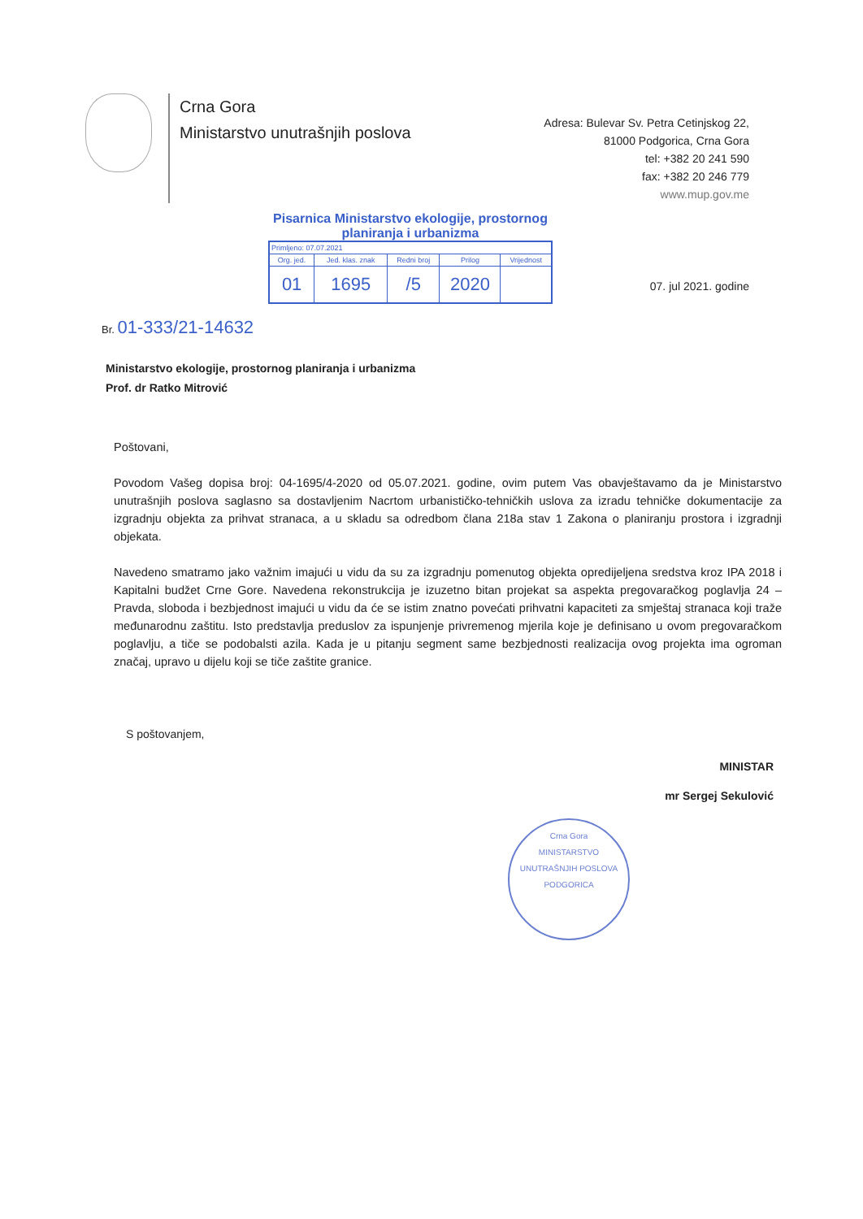Crna Gora
Ministarstvo unutrašnjih poslova
Adresa: Bulevar Sv. Petra Cetinjskog 22,
81000 Podgorica, Crna Gora
tel: +382 20 241 590
fax: +382 20 246 779
www.mup.gov.me
Pisarnica Ministarstvo ekologije, prostornog planiranja i urbanizma
| Primljeno: 07.07.2021 | | | | |
| Org. jed. | Jed. klas. znak | Redni broj | Prilog | Vrijednost |
| 01 | 1695 | /5 | 2020 | |
07. jul 2021. godine
Br. 01-333/21-14632
Ministarstvo ekologije, prostornog planiranja i urbanizma
Prof. dr Ratko Mitrović
Poštovani,
Povodom Vašeg dopisa broj: 04-1695/4-2020 od 05.07.2021. godine, ovim putem Vas obavještavamo da je Ministarstvo unutrašnjih poslova saglasno sa dostavljenim Nacrtom urbanističko-tehničkih uslova za izradu tehničke dokumentacije za izgradnju objekta za prihvat stranaca, a u skladu sa odredbom člana 218a stav 1 Zakona o planiranju prostora i izgradnji objekata.
Navedeno smatramo jako važnim imajući u vidu da su za izgradnju pomenutog objekta opredijeljena sredstva kroz IPA 2018 i Kapitalni budžet Crne Gore. Navedena rekonstrukcija je izuzetno bitan projekat sa aspekta pregovaračkog poglavlja 24 – Pravda, sloboda i bezbjednost imajući u vidu da će se istim znatno povećati prihvatni kapaciteti za smještaj stranaca koji traže međunarodnu zaštitu. Isto predstavlja preduslov za ispunjenje privremenog mjerila koje je definisano u ovom pregovaračkom poglavlju, a tiče se podobalsti azila. Kada je u pitanju segment same bezbjednosti realizacija ovog projekta ima ogroman značaj, upravo u dijelu koji se tiče zaštite granice.
S poštovanjem,
MINISTAR
mr Sergej Sekulović
Crna Gora
MINISTARSTVO UNUTRAŠNJIH POSLOVA
PODGORICA